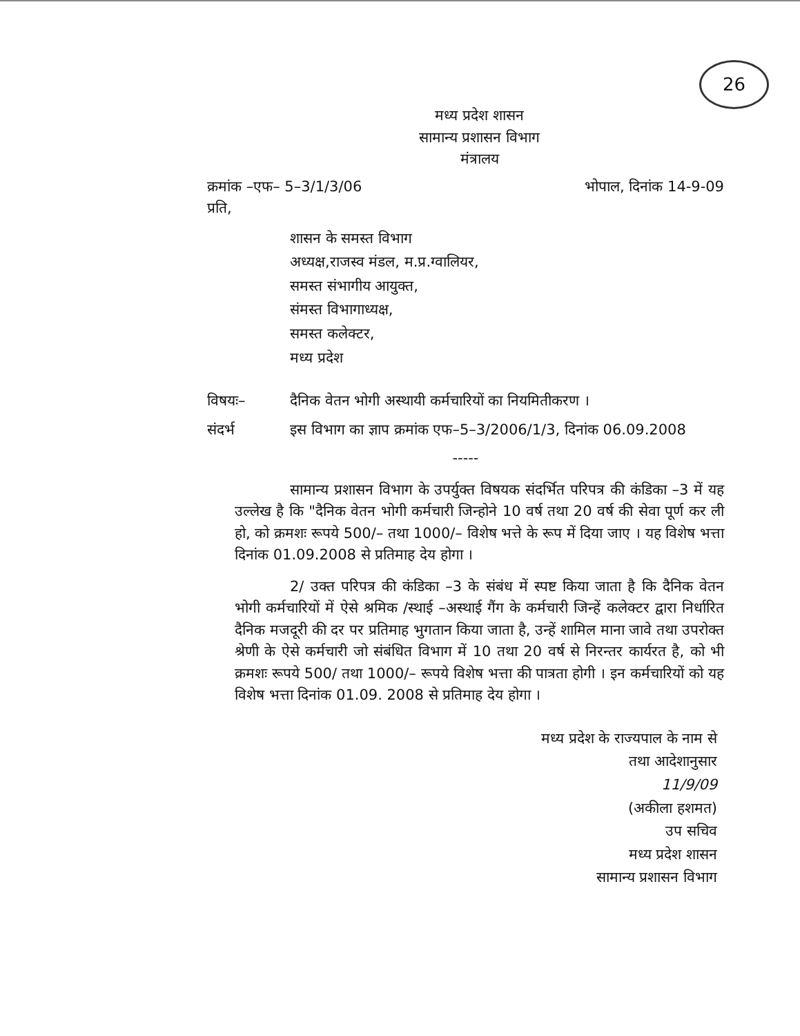26
मध्य प्रदेश शासन
सामान्य प्रशासन विभाग
मंत्रालय
क्रमांक –एफ– 5–3/1/3/06 भोपाल, दिनांक 14-9-09
प्रति,
शासन के समस्त विभाग
अध्यक्ष,राजस्व मंडल, म.प्र.ग्वालियर,
समस्त संभागीय आयुक्त,
संमस्त विभागाध्यक्ष,
समस्त कलेक्टर,
मध्य प्रदेश
विषयः– दैनिक वेतन भोगी अस्थायी कर्मचारियों का नियमितीकरण ।
संदर्भ इस विभाग का ज्ञाप क्रमांक एफ–5–3/2006/1/3, दिनांक 06.09.2008
-----
सामान्य प्रशासन विभाग के उपर्युक्त विषयक संदर्भित परिपत्र की कंडिका –3 में यह उल्लेख है कि "दैनिक वेतन भोगी कर्मचारी जिन्होने 10 वर्ष तथा 20 वर्ष की सेवा पूर्ण कर ली हो, को क्रमशः रूपये 500/– तथा 1000/– विशेष भत्ते के रूप में दिया जाए । यह विशेष भत्ता दिनांक 01.09.2008 से प्रतिमाह देय होगा ।
2/ उक्त परिपत्र की कंडिका –3 के संबंध में स्पष्ट किया जाता है कि दैनिक वेतन भोगी कर्मचारियों में ऐसे श्रमिक /स्थाई –अस्थाई गैंग के कर्मचारी जिन्हें कलेक्टर द्वारा निर्धारित दैनिक मजदूरी की दर पर प्रतिमाह भुगतान किया जाता है, उन्हें शामिल माना जावे तथा उपरोक्त श्रेणी के ऐसे कर्मचारी जो संबंधित विभाग में 10 तथा 20 वर्ष से निरन्तर कार्यरत है, को भी क्रमशः रूपये 500/ तथा 1000/– रूपये विशेष भत्ता की पात्रता होगी । इन कर्मचारियों को यह विशेष भत्ता दिनांक 01.09. 2008 से प्रतिमाह देय होगा ।
मध्य प्रदेश के राज्यपाल के नाम से
तथा आदेशानुसार
11/9/09
(अकीला हशमत)
उप सचिव
मध्य प्रदेश शासन
सामान्य प्रशासन विभाग